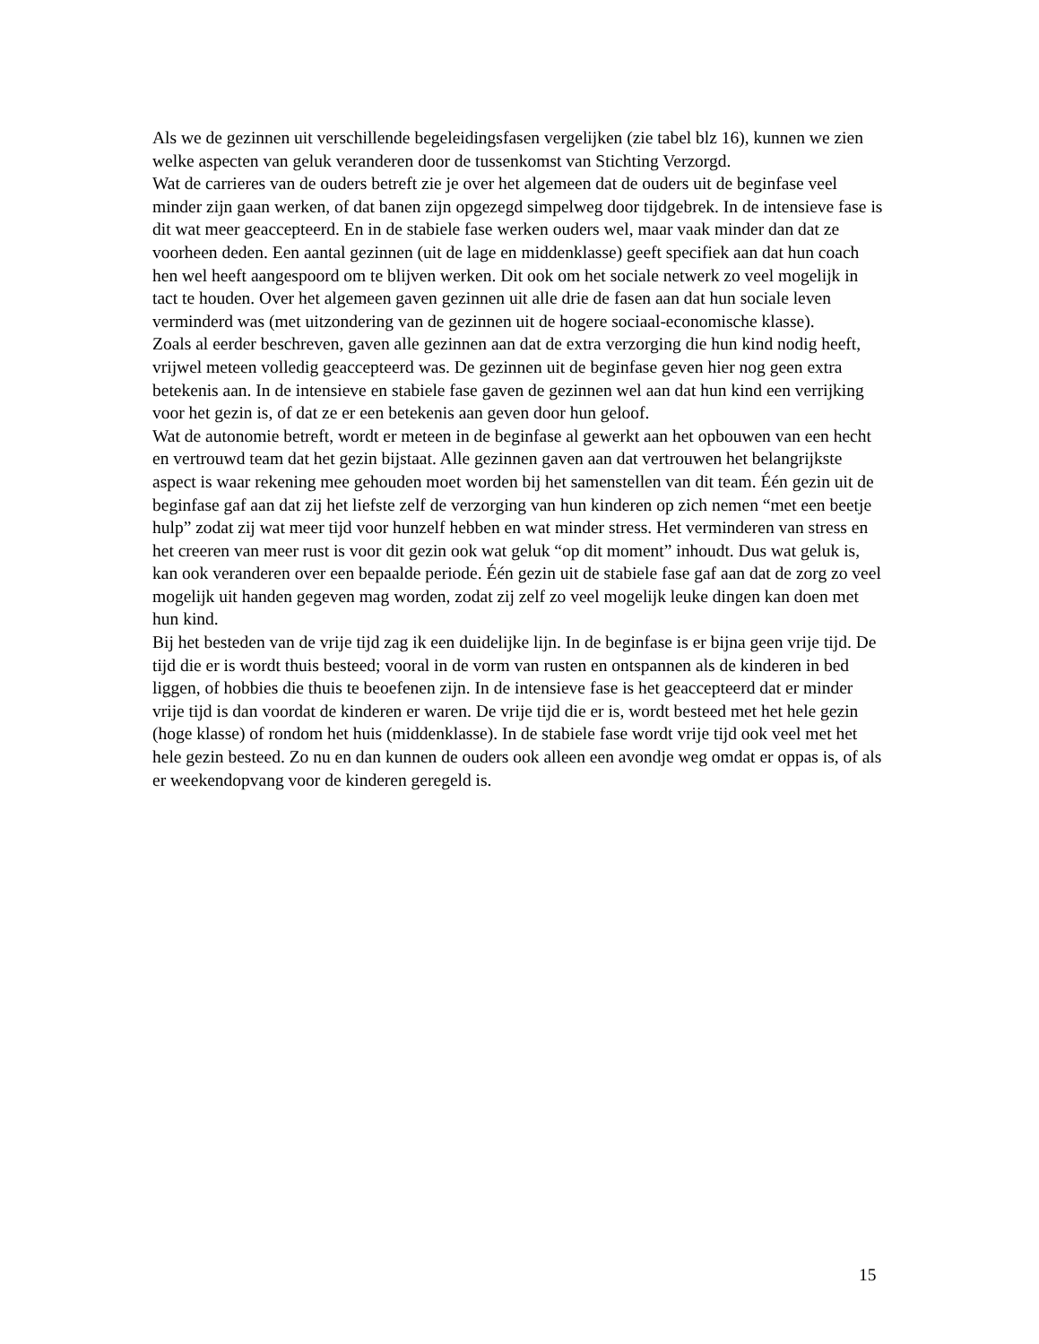Als we de gezinnen uit verschillende begeleidingsfasen vergelijken (zie tabel blz 16), kunnen we zien welke aspecten van geluk veranderen door de tussenkomst van Stichting Verzorgd.
Wat de carrieres van de ouders betreft zie je over het algemeen dat de ouders uit de beginfase veel minder zijn gaan werken, of dat banen zijn opgezegd simpelweg door tijdgebrek. In de intensieve fase is dit wat meer geaccepteerd. En in de stabiele fase werken ouders wel, maar vaak minder dan dat ze voorheen deden. Een aantal gezinnen (uit de lage en middenklasse) geeft specifiek aan dat hun coach hen wel heeft aangespoord om te blijven werken. Dit ook om het sociale netwerk zo veel mogelijk in tact te houden. Over het algemeen gaven gezinnen uit alle drie de fasen aan dat hun sociale leven verminderd was (met uitzondering van de gezinnen uit de hogere sociaal-economische klasse).
Zoals al eerder beschreven, gaven alle gezinnen aan dat de extra verzorging die hun kind nodig heeft, vrijwel meteen volledig geaccepteerd was. De gezinnen uit de beginfase geven hier nog geen extra betekenis aan. In de intensieve en stabiele fase gaven de gezinnen wel aan dat hun kind een verrijking voor het gezin is, of dat ze er een betekenis aan geven door hun geloof.
Wat de autonomie betreft, wordt er meteen in de beginfase al gewerkt aan het opbouwen van een hecht en vertrouwd team dat het gezin bijstaat. Alle gezinnen gaven aan dat vertrouwen het belangrijkste aspect is waar rekening mee gehouden moet worden bij het samenstellen van dit team. Één gezin uit de beginfase gaf aan dat zij het liefste zelf de verzorging van hun kinderen op zich nemen “met een beetje hulp” zodat zij wat meer tijd voor hunzelf hebben en wat minder stress. Het verminderen van stress en het creeren van meer rust is voor dit gezin ook wat geluk “op dit moment” inhoudt. Dus wat geluk is, kan ook veranderen over een bepaalde periode. Één gezin uit de stabiele fase gaf aan dat de zorg zo veel mogelijk uit handen gegeven mag worden, zodat zij zelf zo veel mogelijk leuke dingen kan doen met hun kind.
Bij het besteden van de vrije tijd zag ik een duidelijke lijn. In de beginfase is er bijna geen vrije tijd. De tijd die er is wordt thuis besteed; vooral in de vorm van rusten en ontspannen als de kinderen in bed liggen, of hobbies die thuis te beoefenen zijn. In de intensieve fase is het geaccepteerd dat er minder vrije tijd is dan voordat de kinderen er waren. De vrije tijd die er is, wordt besteed met het hele gezin (hoge klasse) of rondom het huis (middenklasse). In de stabiele fase wordt vrije tijd ook veel met het hele gezin besteed. Zo nu en dan kunnen de ouders ook alleen een avondje weg omdat er oppas is, of als er weekendopvang voor de kinderen geregeld is.
15